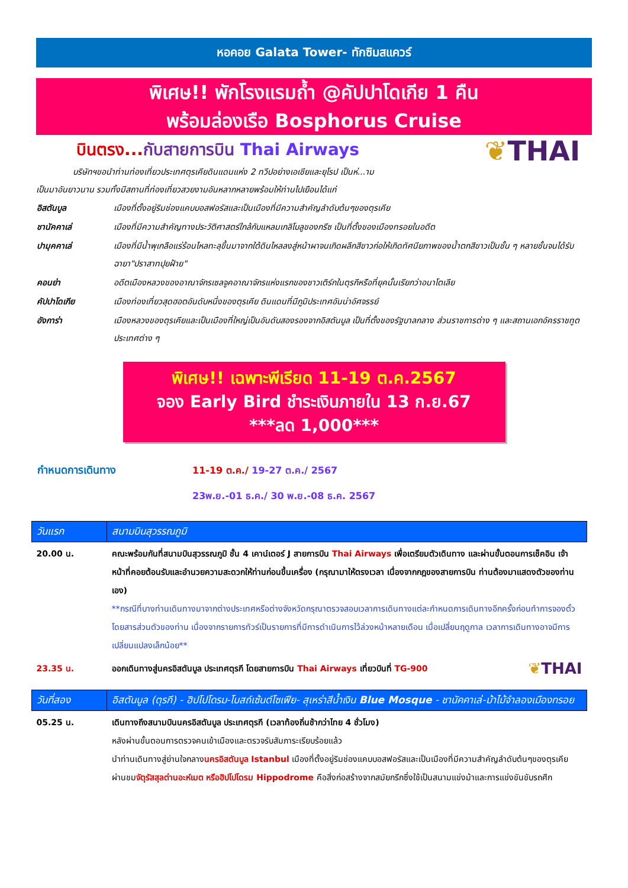หอคอย Galata Tower- ทักซิมสแควร์
พิเศษ!! พักโรงแรมถ้ำ @คัปปาโดเกีย 1 คืน
พร้อมล่องเรือ Bosphorus Cruise
❦THAI
บินตรง... กับสายการบิน Thai Airways
บริษัทฯขอนำท่านท่องเที่ยวประเทศตุรเคียดินแดนแห่ง 2 ทวีปอย่างเอเชียและยุโรป เป็นห่...าม
เป็นมาอันยาวนาน รวมทั้งมีสถานที่ท่องเที่ยวสวยงามอันหลากหลายพร้อมให้ท่านไปเยือนได้แก่
| อิสตันบูล | เมืองที่ตั้งอยู่ริมช่องแคบบอสฟอรัสและเป็นเมืองที่มีความสำคัญลำดับต้นๆของตุรเคีย |
| ชานัคคาเล่ | เมืองที่มีความสำคัญทางประวัติศาสตร์ใกล้กับแหลมเกลิโบลูของกรีซ เป็นที่ตั้งของเมืองทรอยในอดีต |
| ปามุคคาเล่ | เมืองที่มีน้ำพุเกลือแร่ร้อนไหลทะลุขึ้นมาจากใต้ดินไหลลงสู่หน้าผาจนเกิดผลึกสีขาวก่อให้เกิดทัศนียภาพของน้ำตกสีขาวเป็นชั้น ๆ หลายชั้นจนได้รับฉายา"ปราสาทปุยฝ้าย" |
| คอนย่า | อดีตเมืองหลวงของอาณาจักรเซลจูคอาณาจักรแห่งแรกของชาวเติร์กในตุรกีหรือที่ยุคนั้นเรียกว่าอนาโตเลีย |
| คัปปาโดเกีย | เมืองท่องเที่ยวสุดฮอตอันดับหนึ่งของตุรเคีย ดินแดนที่มีภูมิประเทศอันน่าอัศจรรย์ |
| อังการ่า | เมืองหลวงของตุรเคียและเป็นเมืองที่ใหญ่เป็นอันดับสองรองจากอิสตันบูล เป็นที่ตั้งของรัฐบาลกลาง ส่วนราชการต่าง ๆ และสถานเอกอัครราชทูตประเทศต่าง ๆ |
พิเศษ!! เฉพาะพีเรียด 11-19 ต.ค.2567
จอง Early Bird ชำระเงินภายใน 13 ก.ย.67
***ลด 1,000***
| กำหนดการเดินทาง | 11-19 ต.ค./ 19-27 ต.ค./ 2567 |
| | 23พ.ย.-01 ธ.ค./ 30 พ.ย.-08 ธ.ค. 2567 |
| วันแรก | สนามบินสุวรรณภูมิ |
| --- | --- |
| 20.00 น. | คณะพร้อมกันที่สนามบินสุวรรณภูมิ ชั้น 4 เคาน์เตอร์ J สายการบิน Thai Airways เพื่อเตรียมตัวเดินทาง และผ่านขั้นตอนการเช็คอิน เจ้าหน้าที่คอยต้อนรับและอำนวยความสะดวกให้ท่านก่อนขึ้นเครื่อง (กรุณามาให้ตรงเวลา เนื่องจากกฎของสายการบิน ท่านต้องมาแสดงตัวของท่านเอง) **กรณีที่บางท่านเดินทางมาจากต่างประเทศหรือต่างจังหวัดกรุณาตรวจสอบเวลาการเดินทางแต่ละกำหนดการเดินทางอีกครั้งก่อนทำการจองตั๋วโดยสารส่วนตัวของท่าน เนื่องจากรายการทัวร์เป็นรายการที่มีการดำเนินการไว้ล่วงหน้าหลายเดือน เมื่อเปลี่ยนฤดูกาล เวลาการเดินทางอาจมีการเปลี่ยนแปลงเล็กน้อย** |
| 23.35 น. | ออกเดินทางสู่นครอิสตันบูล ประเทศตุรกี โดยสายการบิน Thai Airways เที่ยวบินที่ TG-900 ❦ THAI |
| วันที่สอง | อิสตันบูล (ตุรกี) - ฮิปโปโดรม-โบสถ์เซ้นต์โซเฟีย- สุเหร่าสีน้ำเงิน Blue Mosque - ชานัคคาเล่-ม้าไม้จำลองเมืองทรอย |
| --- | --- |
| 05.25 น. | เดินทางถึงสนามบินนครอิสตันบูล ประเทศตุรกี (เวลาท้องถิ่นช้ากว่าไทย 4 ชั่วโมง) หลังผ่านขั้นตอนการตรวจคนเข้าเมืองและตรวจรับสัมภาระเรียบร้อยแล้ว นำท่านเดินทางสู่ย่านใจกลาง นครอิสตันบูล Istanbul เมืองที่ตั้งอยู่ริมช่องแคบบอสฟอรัสและเป็นเมืองที่มีความสำคัญลำดับต้นๆของตุรเคีย ผ่านชม จัตุรัสสุลต่านอะห์เมต หรือฮิปโปโดรม Hippodrome คือสิ่งก่อสร้างจากสมัยกรีกซึ่งใช้เป็นสนามแข่งม้าและการแข่งขันขับรถศึก |